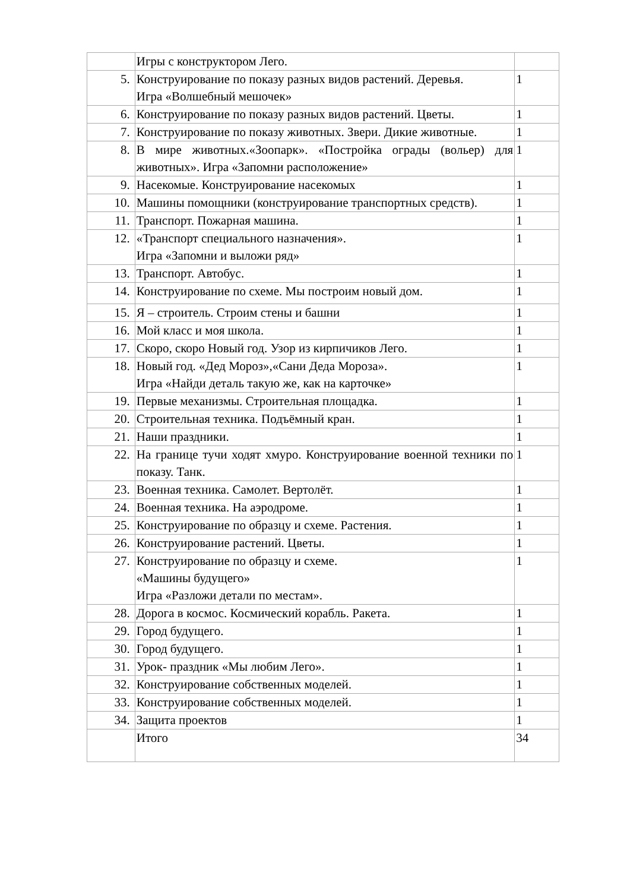| | Игры с конструктором Лего. | |
| 5. | Конструирование по показу разных видов растений. Деревья. Игра «Волшебный мешочек» | 1 |
| 6. | Конструирование по показу разных видов растений. Цветы. | 1 |
| 7. | Конструирование по показу животных. Звери. Дикие животные. | 1 |
| 8. | В мире животных.«Зоопарк». «Постройка ограды (вольер) для животных». Игра «Запомни расположение» | 1 |
| 9. | Насекомые. Конструирование насекомых | 1 |
| 10. | Машины помощники (конструирование транспортных средств). | 1 |
| 11. | Транспорт. Пожарная машина. | 1 |
| 12. | «Транспорт специального назначения». Игра «Запомни и выложи ряд» | 1 |
| 13. | Транспорт. Автобус. | 1 |
| 14. | Конструирование по схеме. Мы построим новый дом. | 1 |
| 15. | Я – строитель. Строим стены и башни | 1 |
| 16. | Мой класс и моя школа. | 1 |
| 17. | Скоро, скоро Новый год. Узор из кирпичиков Лего. | 1 |
| 18. | Новый год. «Дед Мороз»,«Сани Деда Мороза». Игра «Найди деталь такую же, как на карточке» | 1 |
| 19. | Первые механизмы. Строительная площадка. | 1 |
| 20. | Строительная техника. Подъёмный кран. | 1 |
| 21. | Наши праздники. | 1 |
| 22. | На границе тучи ходят хмуро. Конструирование военной техники по показу. Танк. | 1 |
| 23. | Военная техника. Самолет. Вертолёт. | 1 |
| 24. | Военная техника. На аэродроме. | 1 |
| 25. | Конструирование по образцу и схеме. Растения. | 1 |
| 26. | Конструирование растений. Цветы. | 1 |
| 27. | Конструирование по образцу и схеме. «Машины будущего» Игра «Разложи детали по местам». | 1 |
| 28. | Дорога в космос. Космический корабль. Ракета. | 1 |
| 29. | Город будущего. | 1 |
| 30. | Город будущего. | 1 |
| 31. | Урок- праздник «Мы любим Лего». | 1 |
| 32. | Конструирование собственных моделей. | 1 |
| 33. | Конструирование собственных моделей. | 1 |
| 34. | Защита проектов | 1 |
| | Итого | 34 |